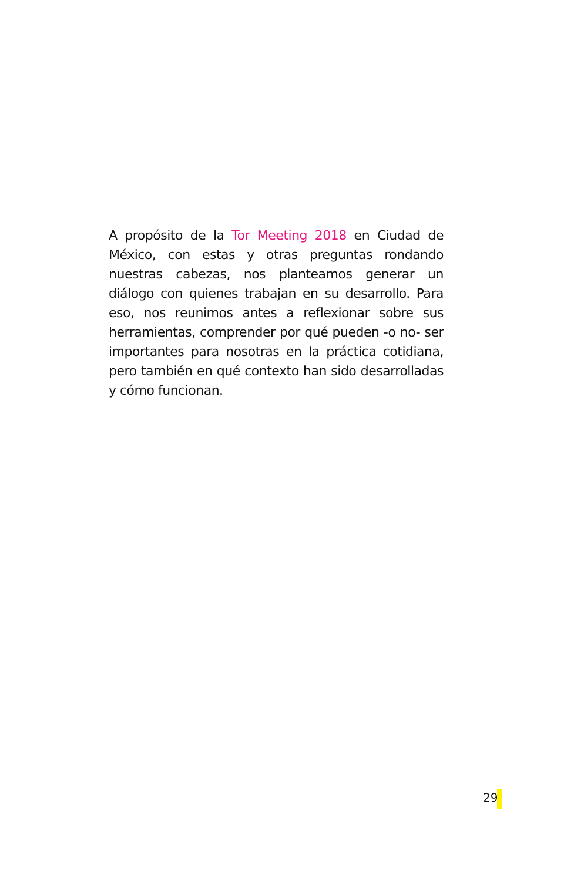A propósito de la Tor Meeting 2018 en Ciudad de México, con estas y otras preguntas rondando nuestras cabezas, nos planteamos generar un diálogo con quienes trabajan en su desarrollo. Para eso, nos reunimos antes a reflexionar sobre sus herramientas, comprender por qué pueden -o no- ser importantes para nosotras en la práctica cotidiana, pero también en qué contexto han sido desarrolladas y cómo funcionan.
29